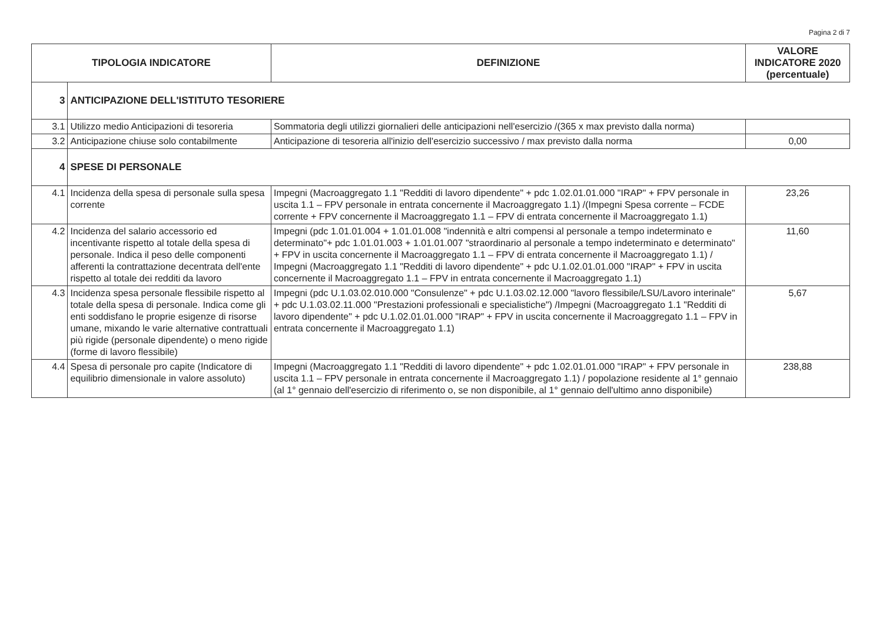Pagina 2 di 7
| TIPOLOGIA INDICATORE | | DEFINIZIONE | VALORE INDICATORE 2020 (percentuale) |
| --- | --- | --- | --- |
| 3 | ANTICIPAZIONE DELL'ISTITUTO TESORIERE | | |
| 3.1 | Utilizzo medio Anticipazioni di tesoreria | Sommatoria degli utilizzi giornalieri delle anticipazioni nell'esercizio /(365 x max previsto dalla norma) | |
| 3.2 | Anticipazione chiuse solo contabilmente | Anticipazione di tesoreria all'inizio dell'esercizio successivo / max previsto dalla norma | 0,00 |
| 4 | SPESE DI PERSONALE | | |
| 4.1 | Incidenza della spesa di personale sulla spesa corrente | Impegni (Macroaggregato 1.1 "Redditi di lavoro dipendente" + pdc 1.02.01.01.000 "IRAP" + FPV personale in uscita 1.1 – FPV personale in entrata concernente il Macroaggregato 1.1) /(Impegni Spesa corrente – FCDE corrente + FPV concernente il Macroaggregato 1.1 – FPV di entrata concernente il Macroaggregato 1.1) | 23,26 |
| 4.2 | Incidenza del salario accessorio ed incentivante rispetto al totale della spesa di personale. Indica il peso delle componenti afferenti la contrattazione decentrata dell'ente rispetto al totale dei redditi da lavoro | Impegni (pdc 1.01.01.004 + 1.01.01.008 "indennità e altri compensi al personale a tempo indeterminato e determinato"+ pdc 1.01.01.003 + 1.01.01.007 "straordinario al personale a tempo indeterminato e determinato" + FPV in uscita concernente il Macroaggregato 1.1 – FPV di entrata concernente il Macroaggregato 1.1) / Impegni (Macroaggregato 1.1 "Redditi di lavoro dipendente" + pdc U.1.02.01.01.000 "IRAP" + FPV in uscita concernente il Macroaggregato 1.1 – FPV in entrata concernente il Macroaggregato 1.1) | 11,60 |
| 4.3 | Incidenza spesa personale flessibile rispetto al totale della spesa di personale. Indica come gli enti soddisfano le proprie esigenze di risorse umane, mixando le varie alternative contrattuali più rigide (personale dipendente) o meno rigide (forme di lavoro flessibile) | Impegni (pdc U.1.03.02.010.000 "Consulenze" + pdc U.1.03.02.12.000 "lavoro flessibile/LSU/Lavoro interinale" + pdc U.1.03.02.11.000 "Prestazioni professionali e specialistiche") /Impegni (Macroaggregato 1.1 "Redditi di lavoro dipendente" + pdc U.1.02.01.01.000 "IRAP" + FPV in uscita concernente il Macroaggregato 1.1 – FPV in entrata concernente il Macroaggregato 1.1) | 5,67 |
| 4.4 | Spesa di personale pro capite (Indicatore di equilibrio dimensionale in valore assoluto) | Impegni (Macroaggregato 1.1 "Redditi di lavoro dipendente" + pdc 1.02.01.01.000 "IRAP" + FPV personale in uscita 1.1 – FPV personale in entrata concernente il Macroaggregato 1.1) / popolazione residente al 1° gennaio (al 1° gennaio dell'esercizio di riferimento o, se non disponibile, al 1° gennaio dell'ultimo anno disponibile) | 238,88 |